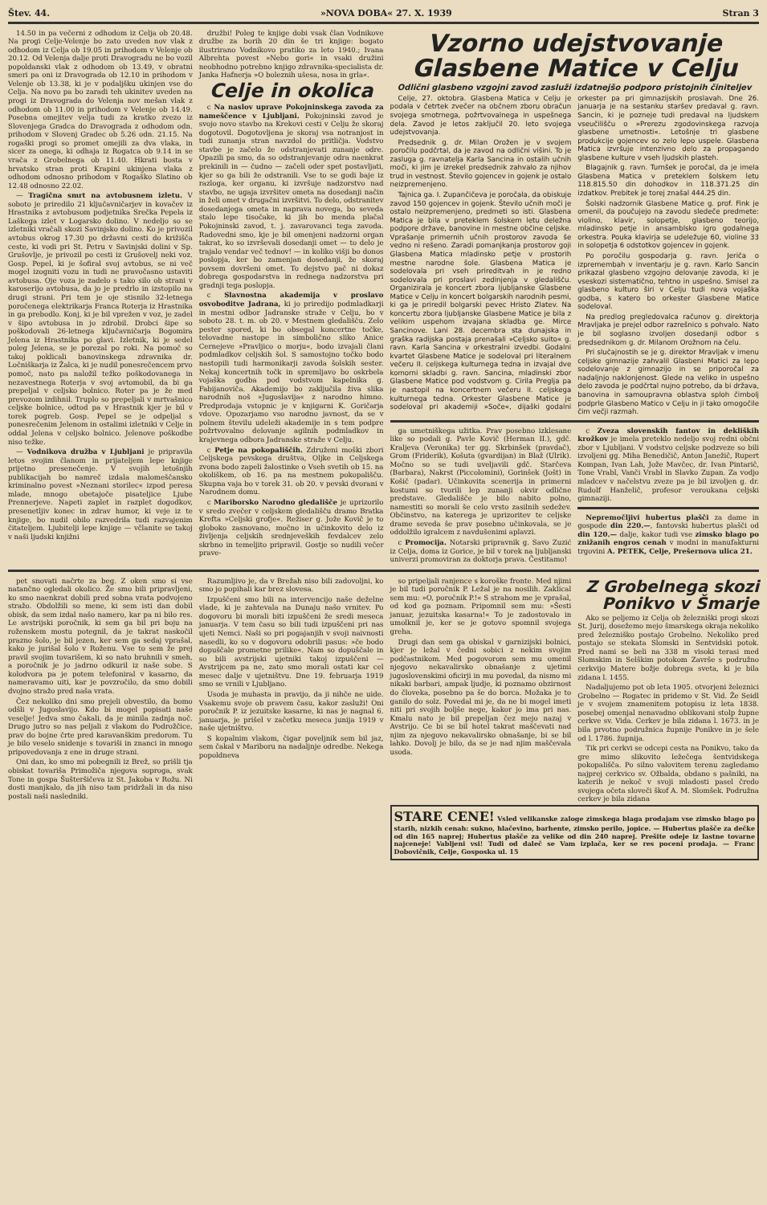Štev. 44. »NOVA DOBA« 27. X. 1939 Stran 3
14.50 in pa večerni z odhodom iz Celja ob 20.48. Na progi Celje-Velenje bo zato uveden nov vlak z odhodom iz Celja ob 19.05 in prihodom v Velenje ob 20.12. Od Velenja dalje proti Dravogradu ne bo vozil popoldanski vlak z odhodom ob 13.49, v obratni smeri pa oni iz Dravograda ob 12.10 in prihodom v Velenje ob 13.38, ki je v podaljšku ukinjen vse do Celja. Na novo pa bo zaradi teh ukinitev uveden na progi iz Dravograda do Velenja nov mešan vlak z odhodom ob 11.00 in prihodom v Velenje ob 14.49. Posebna omejitev velja tudi za kratko zvezo iz Slovenjega Gradca do Dravograda z odhodom odn. prihodom v Slovenj Gradec ob 5.26 odn. 21.15. Na rogaški progi so promet omejili za dva vlaka, in sicer za onega, ki odhaja iz Rogatca ob 9.14 in se vrača z Grobelnega ob 11.40. Hkrati bosta v hrvatsko stran proti Krapini ukinjena vlaka z odhodom odnosno prihodom v Rogaško Slatino ob 12.48 odnosno 22.02.
— Tragična smrt na avtobusnem izletu. V soboto je priredilo 21 ključavničarjev in kovačev iz Hrastnika z avtobusom podjetnika Srečka Pepela iz Laškega izlet v Logarsko dolino. V nedeljo so se izletniki vračali skozi Savinjsko dolino. Ko je privozil avtobus okrog 17.30 po državni cesti do križišča ceste, ki vodi pri St. Petru v Savinjski dolini v Sp. Grušovlje, je privozil po cesti iz Grušovelj neki voz. Gosp. Pepel, ki je šofiral svoj avtobus, se ni več mogel izogniti vozu in tudi ne pravočasno ustaviti avtobusa. Oje voza je zadelo s tako silo ob strani v karoserijo avtobusa, da jo je predrlo in izstopilo na drugi strani. Pri tem je oje stisnilo 32-letnega poročenega elektrikarja Franca Roterja iz Hrastnika in ga prebodlo. Konj, ki je bil vprežen v voz, je zadel v šipo avtobusa in jo zdrobil. Drobci šipe so poškodovali 26-letnega ključavničarja Bogomira Jelena iz Hrastnika po glavi. Izletnik, ki je sedel poleg Jelena, se je porezal po roki. Na pomoč so takoj poklicali banovinskega zdravnika dr. Ločniškarja iz Žalca, ki je nudil ponesrečencem prvo pomoč, nato pa naložil težko poškodovanega in nezavestnega Roterja v svoj avtomobil, da bi ga prepeljal v celjsko bolnico. Roter pa je že med prevozom izdihnil. Truplo so prepeljali v mrtvašnico celjske bolnice, odtod pa v Hrastnik kjer je bil v torek pogreb. Gosp. Pepel se je odpeljal s ponesrečenim Jelenom in ostalimi izletniki v Celje in oddal Jelena v celjsko bolnico. Jelenove poškodbe niso težke.
— Vodnikova družba v Ljubljani je pripravila letos svojim članom in prijateljem lepe knjige prijetno presenečenje. V svojih letošnjih publikacijah bo namreč izdala malomeščansko kriminalno povest »Neznani storilec« izpod peresa mlade, mnogo obetajoče pisateljice Ljube Prennerjeve. Napeti zaplet in razplet dogodkov, presenetljiv konec in zdrav humor, ki veje iz te knjige, bo nudil obilo razvedrila tudi razvajenim čitateljem. Ljubitelji lepe knjige — včlanite se takoj v naši ljudski knjižni
družbi! Poleg te knjige dobi vsak član Vodnikove družbe za borih 20 din še tri knjige: bogato ilustrirano Vodnikovo pratiko za leto 1940.; Ivana Albrehta povest »Nebo gori« in vsaki družini neobhodno potrebno knjigo zdravnika-specialista dr. Janka Hafnerja »O boleznih ušesa, nosa in grla«.
Celje in okolica
c Na naslov uprave Pokojninskega zavoda za nameščence v Ljubljani. Pokojninski zavod je svojo novo stavbo na Krekovi cesti v Celju že skoraj dogotovil. Dogotovljena je skoraj vsa notranjost in tudi zunanja stran navzdol do pritličja. Vodstvo stavbe je začelo že odstranjevati zunanje odre. Opazili pa smo, da so odstranjevanje odra naenkrat prekinili in — čudno — začeli oder spet postavljati, kjer so ga bili že odstranili. Vse to se godi baje iz razloga, ker organu, ki izvršuje nadzorstvo nad stavbo, ne ugaja izvršitev ometa na dosedanji način in želi omet v drugačni izvršitvi. To delo, odstranitev dosedanjega ometa in naprava novega, bo seveda stalo lepe tisočake, ki jih bo menda plačal Pokojninski zavod, t. j. zavarovanci tega zavoda. Radovedni smo, kje je bil omenjeni nadzorni organ takrat, ko so izvrševali dosedanji omet — to delo je trajalo vendar več tednov! — in koliko višji bo donos poslopja, ker bo zamenjan dosedanji, že skoraj povsem dovršeni omet. To dejstvo pač ni dokaz dobrega gospodarstva in rednega nadzorstva pri gradnji tega poslopja.
c Slavnostna akademija v proslavo osvoboditve Jadrana, ki jo priredijo podmladkarji in mestni odbor Jadranske straže v Celju, bo v soboto 28. t. m. ob 20. v Mestnem gledališču. Zelo pester spored, ki bo obsegal koncertne točke, telovadne nastope in simbolično sliko Anice Cernejeve »Pravljico o morju«, bodo izvajali člani podmladkov celjskih šol. S samostojno točko bodo nastopili tudi harmonikarji zavoda šolskih sester. Nekaj koncertnih točk in spremljavo bo oskrbela vojaška godba pod vodstvom kapelnika g. Fabijanoviča. Akademijo bo zaključila živa slika narodnih noš »Jugoslavija« z narodno himno. Predprodaja vstopnic je v knjigarni K. Goričarja vdove. Opozarjamo vso narodno javnost, da se v polnem številu udeleži akademije in s tem podpre požrtvovalno delovanje agilnih podmladkov in krajevnega odbora Jadranske straže v Celju.
c Petje na pokopališčih. Združeni moški zbori Celjskega pevskega društva, Oljke in Celjskega zvona bodo zapeli žalostinke o Vseh svetih ob 15. na okoliškem, ob 16. pa na mestnem pokopališču. Skupna vaja bo v torek 31. ob 20. v pevski dvorani v Narodnem domu.
c Mariborsko Narodno gledališče je uprizorilo v sredo zvečer v celjskem gledališču dramo Bratka Krefta »Celjski grofje«. Režiser g. Jože Kovič je to globoko zasnovano, močno in učinkovito delo iz življenja celjskih srednjeveških fevdalcev zelo skrbno in temeljito pripravil. Gostje so nudili večer prave-
Vzorno udejstvovanje Glasbene Matice v Celju
Odlični glasbeno vzgojni zavod zasluži izdatnejšo podporo pristojnih činiteljev
Celje, 27. oktobra. Glasbena Matica v Celju je podala v četrtek zvečer na občnem zboru obračun svojega smotrnega, požrtvovalnega in uspešnega dela. Zavod je letos zaključil 20. leto svojega udejstvovanja.
Predsednik g. dr. Milan Orožen je v svojem poročilu podčrtal, da je zavod na odlični višini. To je zasluga g. ravnatelja Karla Sancina in ostalih učnih moči, ki jim je izrekel predsednik zahvalo za njihov trud in vestnost. Število gojencev in gojenk je ostalo neizpremenjeno.
Tajnica ga. I. Zupančičeva je poročala, da obiskuje zavod 150 gojencev in gojenk. Število učnih moči je ostalo neizpremenjeno, predmeti so isti. Glasbena Matica je bila v preteklem šolskem letu deležna podpore države, banovine in mestne občine celjske. Vprašanje primernih učnih prostorov zavoda še vedno ni rešeno. Zaradi pomanjkanja prostorov goji Glasbena Matica mladinsko petje v prostorih mestne narodne šole. Glasbena Matica je sodelovala pri vseh prireditvah in je redno sodelovala pri proslavi zedinjenja v gledališču. Organizirala je koncert zbora ljubljanske Glasbene Matice v Celju in koncert bolgarskih narodnih pesmi, ki ga je priredil bolgarski pevec Hristo Zlatev. Na koncertu zbora ljubljanske Glasbene Matice je bila z velikim uspehom izvajana skladba ge. Mirce Sancinove. Lani 28. decembra sta dunajska in graška radijska postaja prenašali »Celjsko suito« g. ravn. Karla Sancina v orkestralni izvedbi. Godalni kvartet Glasbene Matice je sodeloval pri literalnem večeru II. celjskega kulturnega tedna in izvajal dve komorni skladbi g. ravn. Sancina, mladinski zbor Glasbene Matice pod vodstvom g. Cirila Preglja pa je nastopil na koncertnem večeru II. celjskega kulturnega tedna. Orkester Glasbene Matice je sodeloval pri akademiji »Soče«, dijaški godalni orkester pa pri gimnazijskih proslavah. Dne 26. januarja je na sestanku staršev predaval g. ravn. Sancin, ki je pozneje tudi predaval na ljudskem vseučilišču o »Prerezu zgodovinskega razvoja glasbene umetnosti«. Letošnje tri glasbene produkcije gojencev so zelo lepo uspele. Glasbena Matica izvršuje intenzivno delo za propagando glasbene kulture v vseh ljudskih plasteh.
Blagajnik g. ravn. Turnšek je poročal, da je imela Glasbena Matica v preteklem šolskem letu 118.815.50 din dohodkov in 118.371.25 din izdatkov. Prebitek je torej znašal 444.25 din.
Šolski nadzornik Glasbene Matice g. prof. Fink je omenil, da poučujejo na zavodu sledeče predmete: violino, klavir, solopetje, glasbeno teorijo, mladinsko petje in ansamblsko igro godalnega orkestra. Pouka klavirja se udeležuje 60, violine 33 in solopetja 6 odstotkov gojencev in gojenk.
Po poročilu gospodarja g. ravn. Jeriča o izpremembah v inventarju je g. ravn. Karlo Sancin prikazal glasbeno vzgojno delovanje zavoda, ki je vseskozi sistematično, tehtno in uspešno. Smisel za glasbeno kulturo širi v Celju tudi nova vojaška godba, s katero bo orkester Glasbene Matice sodeloval.
Na predlog pregledovalca računov g. direktorja Mravljaka je prejel odbor razrešnico s pohvalo. Nato je bil soglasno izvoljen dosedanji odbor s predsednikom g. dr. Milanom Orožnom na čelu.
Pri slučajnostih se je g. direktor Mravljak v imenu celjske gimnazije zahvalil Glasbeni Matici za lepo sodelovanje z gimnazijo in se priporočal za nadaljnjo naklonjenost. Glede na veliko in uspešno delo zavoda je podčrtal nujno potrebo, da bi država, banovina in samoupravna oblastva sploh čimbolj podprle Glasbeno Matico v Celju in ji tako omogočile čim večji razmah.
ga umetniškega užitka. Prav posebno izklesane like so podali g. Pavle Kovič (Herman II.), gdč. Kraljeva (Veronika) ter gg. Skrbinšek (pravdač), Grom (Friderik), Košuta (gvardijan) in Blaž (Ulrik). Močno so se tudi uveljavili gdč. Starčeva (Barbara), Nakrst (Piccolomini), Gorinšek (Jošt) in Košič (padar). Učinkovita scenerija in primerni kostumi so tvorili lep zunanji okvir odlične predstave. Gledališče je bilo nabito polno, namestiti so morali še celo vrsto zasilnih sedežev. Občinstvo, na katerega je uprizoritev te celjske drame seveda še prav posebno učinkovala, se je oddolžilo igralcem z navdušenimi aplavzi.
c Promocija. Notarski pripravnik g. Savo Zuzić iz Celja, doma iz Gorice, je bil v torek na ljubljanski univerzi promoviran za doktorja prava. Čestitamo!
c Zveza slovenskih fantov in dekliških krožkov je imela preteklo nedeljo svoj redni občni zbor v Ljubljani. V vodstvo celjske podzveze so bili izvoljeni gg. Miha Benedičič, Anton Janežič, Rupert Kompan, Ivan Lah, Jože Mavčec, dr. Ivan Pintarič, Tone Vrabl, Vanči Vrabl in Slavko Zupan. Za vodjo mladcev v načelstvu zveze pa je bil izvoljen g. dr. Rudolf Hanželič, profesor veroukana celjski gimnaziji.
Nepremočljivi hubertus plašči za dame in gospode din 220.—, fantovski hubertus plašči od din 120.— dalje, kakor tudi vse zimsko blago po znižanih engros cenah v modni in manufakturni trgovini A. PETEK, Celje, Prešernova ulica 21.
pet snovati načrte za beg. Z oken smo si vse natančno ogledali okolico. Že smo bili pripravljeni, ko smo naenkrat dobili pred sobna vrata podvojeno stražo. Obdolžili so mene, ki sem isti dan dobil obisk, da sem izdal našo namero, kar pa ni bilo res. Le avstrijski poročnik, ki sem ga bil pri boju na roženskem mostu potegnil, da je takrat naskočil prazno šolo, je bil jezen, ker sem ga sedaj vprašal, kako je jurišal šolo v Roženu. Vse to sem že prej pravil svojim tovarišem, ki so nato bruhnili v smeh, a poročnik je jo jadrno odkuril iz naše sobe. S kolodvora pa je potem telefoniral v kasarno, da nameravamo uiti, kar je povzročilo, da smo dobili dvojno stražo pred naša vrata.
Čez nekoliko dni smo prejeli obvestilo, da bomo odšli v Jugoslavijo. Kdo bi mogel popisati naše veselje! Jedva smo čakali, da je minila zadnja noč. Drugo jutro so nas peljali z vlakom do Podrožčice, prav do bojne črte pred karavanškim predorom. Tu je bilo veselo snidenje s tovariši in znanci in mnogo pripovedovanja z ene in druge strani.
Oni dan, ko smo mi pobegnili iz Brež, so prišli tja obiskat tovariša Primožiča njegova soproga, svak Tone in gospa Šušteršičeva iz St. Jakoba v Rožu. Ni dosti manjkalo, da jih niso tam pridržali in da niso postali naši nasledniki.
Razumljivo je, da v Brežah niso bili zadovoljni, ko smo jo popihali kar brez slovesa.
Izpuščeni smo bili na intervencijo naše deželne vlade, ki je zahtevala na Dunaju našo vrnitev. Po dogovoru bi morali biti izpuščeni že sredi meseca januarja. V tem času so bili tudi izpuščeni pri nas ujeti Nemci. Naši so pri pogajanjih v svoji naivnosti nasedli, ko so v dogovoru odobrili pasus: »če bodo dopuščale prometne prilike«. Nam so dopuščale in so bili avstrijski ujetniki takoj izpuščeni — Avstrijcem pa ne, zato smo morali ostati kar cel mesec dalje v ujetništvu. Dne 19. februarja 1919 smo se vrnili v Ljubljano.
Usoda je muhasta in pravijo, da ji nihče ne uide. Vsakemu svoje ob pravem času, kakor zasluži! Oni poročnik P. iz jezuitske kasarne, ki nas je nagnal 6. januarja, je prišel v začetku meseca junija 1919 v naše ujetništvo.
S kopalnim vlakom, čigar poveljnik sem bil jaz, sem čakal v Mariboru na nadaljnje odredbe. Nekega popoldneva
so pripeljali ranjence s koroške fronte. Med njimi je bil tudi poročnik P. Ležal je na nosilih. Zaklical sem mu: »O, poročnik P.!« S strahom me je vprašal, od kod ga poznam. Pripomnil sem mu: »Šesti januar, jezuitska kasarna!« To je zadostovalo in umolknil je, ker se je gotovo spomnil svojega greha.
Drugi dan sem ga obiskal v garnizijski bolnici, kjer je ležal v čedni sobici z nekim svojim podčastnikom. Med pogovorom sem mu omenil njegovo nekavalirsko obnašanje z ujetimi jugoslovenskimi oficirji in mu povedal, da nismo mi nikaki barbari, ampak ljudje, ki poznamo obzirnost do človeka, posebno pa še do borca. Možaka je to ganilo do solz. Povedal mi je, da ne bi mogel imeti niti pri svojih boljše nege, kakor jo ima pri nas. Kmalu nato je bil prepeljan čez mejo nazaj v Avstrijo. Ce bi se bil hotel takrat maščevati nad njim za njegovo nekavalirsko obnašanje, bi se bil lahko. Dovolj je bilo, da se je nad njim maščevala usoda.
Z Grobelnega skozi Ponikvo v Šmarje
Ako se peljemo iz Celja ob železniški progi skozi St. Jurij, dosežemo mejo šmarskega okraja nekoliko pred železniško postajo Grobelno. Nekoliko pred postajo se stekata Slomski in Sentvidski potok. Pred nami se beli na 338 m visoki terasi med Slomskim in Selškim potokom Završe s podružno cerkvijo Matere božje dobrega sveta, ki je bila zidana l. 1455.
Nadaljujemo pot ob leta 1905. otvorjeni železnici Grobelno — Rogatec in pridemo v St. Vid. Že Seidl je v svojem znamenitem potopisu iz leta 1838. posebej omenjal nenavadno oblikovani stolp župne cerkve sv. Vida. Cerkev je bila zidana l. 1673. in je bila prvotno podružnica župnije Ponikve in je šele od l. 1786. župnija.
Tik pri cerkvi se odcepi cesta na Ponikvo, tako da gre mimo slikovito ležečega šentvidskega pokopališča. Po silno valovitem terenu zagledamo najprej cerkvico sv. Ožbalda, obdano s pašniki, na katerih je nekoč v svoji mladosti pasel čredo svojega očeta sloveči škof A. M. Slomšek. Podružna cerkev je bila zidana
STARE CENE! Vsled velikanske zaloge zimskega blaga prodajam vse zimsko blago po starih, nizkih cenah: sukno, hlačevino, barhente, zimsko perilo, jopice. — Hubertus plašče za dečke od din 165 naprej; Hubertus plašče za velike od din 240 naprej. Prešite odeje iz lastne tovarne najceneje! Vabljeni vsi! Tudi od daleč se Vam izplača, ker se res poceni prodaja. — Franc Dobovičnik, Celje, Gosposka ul. 15